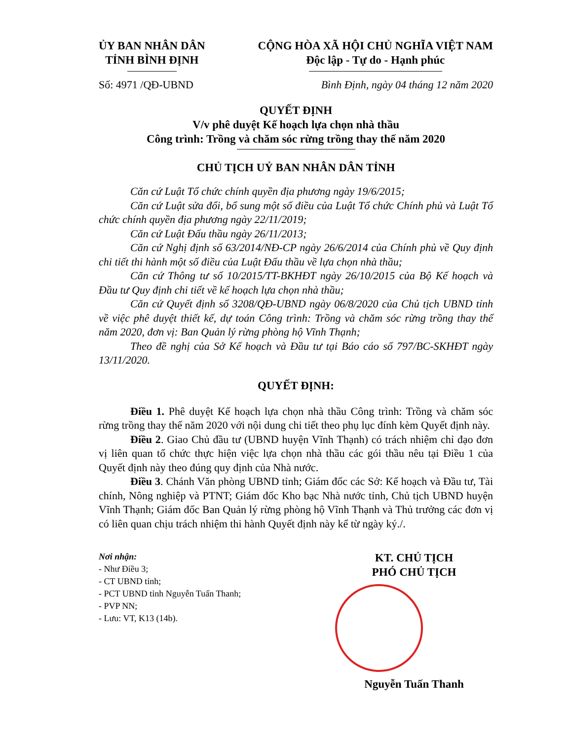ỦY BAN NHÂN DÂN
TỈNH BÌNH ĐỊNH
CỘNG HÒA XÃ HỘI CHỦ NGHĨA VIỆT NAM
Độc lập - Tự do - Hạnh phúc
Số: 4971 /QĐ-UBND Bình Định, ngày 04 tháng 12 năm 2020
QUYẾT ĐỊNH
V/v phê duyệt Kế hoạch lựa chọn nhà thầu
Công trình: Trồng và chăm sóc rừng trồng thay thế năm 2020
CHỦ TỊCH UỶ BAN NHÂN DÂN TỈNH
Căn cứ Luật Tổ chức chính quyền địa phương ngày 19/6/2015;
Căn cứ Luật sửa đổi, bổ sung một số điều của Luật Tổ chức Chính phủ và Luật Tổ chức chính quyền địa phương ngày 22/11/2019;
Căn cứ Luật Đấu thầu ngày 26/11/2013;
Căn cứ Nghị định số 63/2014/NĐ-CP ngày 26/6/2014 của Chính phủ về Quy định chi tiết thi hành một số điều của Luật Đấu thầu về lựa chọn nhà thầu;
Căn cứ Thông tư số 10/2015/TT-BKHĐT ngày 26/10/2015 của Bộ Kế hoạch và Đầu tư Quy định chi tiết về kế hoạch lựa chọn nhà thầu;
Căn cứ Quyết định số 3208/QĐ-UBND ngày 06/8/2020 của Chủ tịch UBND tỉnh về việc phê duyệt thiết kế, dự toán Công trình: Trồng và chăm sóc rừng trồng thay thế năm 2020, đơn vị: Ban Quản lý rừng phòng hộ Vĩnh Thạnh;
Theo đề nghị của Sở Kế hoạch và Đầu tư tại Báo cáo số 797/BC-SKHĐT ngày 13/11/2020.
QUYẾT ĐỊNH:
Điều 1. Phê duyệt Kế hoạch lựa chọn nhà thầu Công trình: Trồng và chăm sóc rừng trồng thay thế năm 2020 với nội dung chi tiết theo phụ lục đính kèm Quyết định này.
Điều 2. Giao Chủ đầu tư (UBND huyện Vĩnh Thạnh) có trách nhiệm chỉ đạo đơn vị liên quan tổ chức thực hiện việc lựa chọn nhà thầu các gói thầu nêu tại Điều 1 của Quyết định này theo đúng quy định của Nhà nước.
Điều 3. Chánh Văn phòng UBND tỉnh; Giám đốc các Sở: Kế hoạch và Đầu tư, Tài chính, Nông nghiệp và PTNT; Giám đốc Kho bạc Nhà nước tỉnh, Chủ tịch UBND huyện Vĩnh Thạnh; Giám đốc Ban Quản lý rừng phòng hộ Vĩnh Thạnh và Thủ trưởng các đơn vị có liên quan chịu trách nhiệm thi hành Quyết định này kể từ ngày ký./.
Nơi nhận:
- Như Điều 3;
- CT UBND tỉnh;
- PCT UBND tỉnh Nguyễn Tuấn Thanh;
- PVP NN;
- Lưu: VT, K13 (14b).
KT. CHỦ TỊCH
PHÓ CHỦ TỊCH
Nguyễn Tuấn Thanh